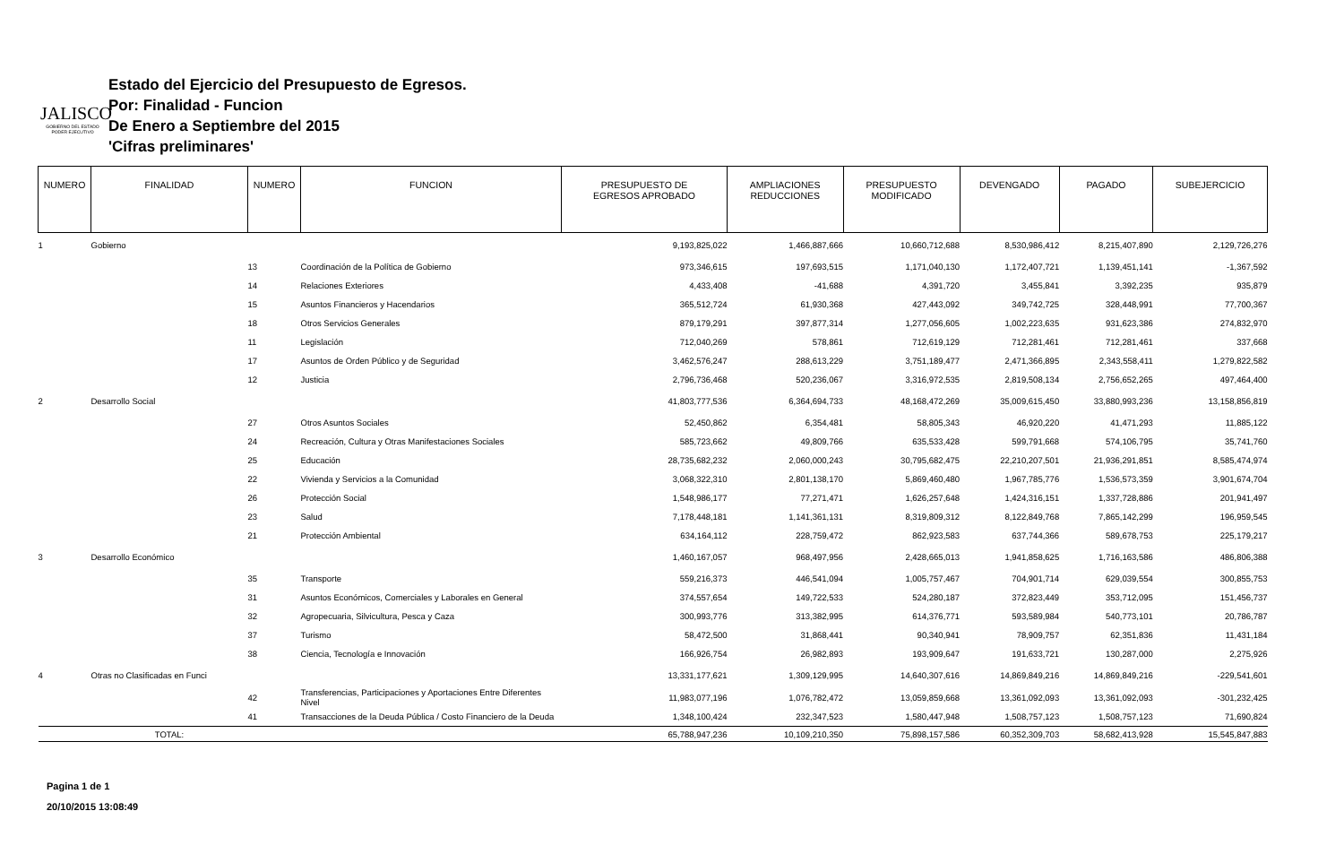JALISCO
GOBIERNO DEL ESTADO
PODER EJECUTIVO
Estado del Ejercicio del Presupuesto de Egresos.
Por: Finalidad - Funcion
De Enero a Septiembre del 2015
'Cifras preliminares'
| NUMERO | FINALIDAD | NUMERO | FUNCION | PRESUPUESTO DE EGRESOS APROBADO | AMPLIACIONES REDUCCIONES | PRESUPUESTO MODIFICADO | DEVENGADO | PAGADO | SUBEJERCICIO |
| --- | --- | --- | --- | --- | --- | --- | --- | --- | --- |
| 1 | Gobierno | | | 9,193,825,022 | 1,466,887,666 | 10,660,712,688 | 8,530,986,412 | 8,215,407,890 | 2,129,726,276 |
| | | 13 | Coordinación de la Política de Gobierno | 973,346,615 | 197,693,515 | 1,171,040,130 | 1,172,407,721 | 1,139,451,141 | -1,367,592 |
| | | 14 | Relaciones Exteriores | 4,433,408 | -41,688 | 4,391,720 | 3,455,841 | 3,392,235 | 935,879 |
| | | 15 | Asuntos Financieros y Hacendarios | 365,512,724 | 61,930,368 | 427,443,092 | 349,742,725 | 328,448,991 | 77,700,367 |
| | | 18 | Otros Servicios Generales | 879,179,291 | 397,877,314 | 1,277,056,605 | 1,002,223,635 | 931,623,386 | 274,832,970 |
| | | 11 | Legislación | 712,040,269 | 578,861 | 712,619,129 | 712,281,461 | 712,281,461 | 337,668 |
| | | 17 | Asuntos de Orden Público y de Seguridad | 3,462,576,247 | 288,613,229 | 3,751,189,477 | 2,471,366,895 | 2,343,558,411 | 1,279,822,582 |
| | | 12 | Justicia | 2,796,736,468 | 520,236,067 | 3,316,972,535 | 2,819,508,134 | 2,756,652,265 | 497,464,400 |
| 2 | Desarrollo Social | | | 41,803,777,536 | 6,364,694,733 | 48,168,472,269 | 35,009,615,450 | 33,880,993,236 | 13,158,856,819 |
| | | 27 | Otros Asuntos Sociales | 52,450,862 | 6,354,481 | 58,805,343 | 46,920,220 | 41,471,293 | 11,885,122 |
| | | 24 | Recreación, Cultura y Otras Manifestaciones Sociales | 585,723,662 | 49,809,766 | 635,533,428 | 599,791,668 | 574,106,795 | 35,741,760 |
| | | 25 | Educación | 28,735,682,232 | 2,060,000,243 | 30,795,682,475 | 22,210,207,501 | 21,936,291,851 | 8,585,474,974 |
| | | 22 | Vivienda y Servicios a la Comunidad | 3,068,322,310 | 2,801,138,170 | 5,869,460,480 | 1,967,785,776 | 1,536,573,359 | 3,901,674,704 |
| | | 26 | Protección Social | 1,548,986,177 | 77,271,471 | 1,626,257,648 | 1,424,316,151 | 1,337,728,886 | 201,941,497 |
| | | 23 | Salud | 7,178,448,181 | 1,141,361,131 | 8,319,809,312 | 8,122,849,768 | 7,865,142,299 | 196,959,545 |
| | | 21 | Protección Ambiental | 634,164,112 | 228,759,472 | 862,923,583 | 637,744,366 | 589,678,753 | 225,179,217 |
| 3 | Desarrollo Económico | | | 1,460,167,057 | 968,497,956 | 2,428,665,013 | 1,941,858,625 | 1,716,163,586 | 486,806,388 |
| | | 35 | Transporte | 559,216,373 | 446,541,094 | 1,005,757,467 | 704,901,714 | 629,039,554 | 300,855,753 |
| | | 31 | Asuntos Económicos, Comerciales y Laborales en General | 374,557,654 | 149,722,533 | 524,280,187 | 372,823,449 | 353,712,095 | 151,456,737 |
| | | 32 | Agropecuaria, Silvicultura, Pesca y Caza | 300,993,776 | 313,382,995 | 614,376,771 | 593,589,984 | 540,773,101 | 20,786,787 |
| | | 37 | Turismo | 58,472,500 | 31,868,441 | 90,340,941 | 78,909,757 | 62,351,836 | 11,431,184 |
| | | 38 | Ciencia, Tecnología e Innovación | 166,926,754 | 26,982,893 | 193,909,647 | 191,633,721 | 130,287,000 | 2,275,926 |
| 4 | Otras no Clasificadas en Funci | | | 13,331,177,621 | 1,309,129,995 | 14,640,307,616 | 14,869,849,216 | 14,869,849,216 | -229,541,601 |
| | | 42 | Transferencias, Participaciones y Aportaciones Entre Diferentes Nivel | 11,983,077,196 | 1,076,782,472 | 13,059,859,668 | 13,361,092,093 | 13,361,092,093 | -301,232,425 |
| | | 41 | Transacciones de la Deuda Pública / Costo Financiero de la Deuda | 1,348,100,424 | 232,347,523 | 1,580,447,948 | 1,508,757,123 | 1,508,757,123 | 71,690,824 |
| | TOTAL: | | | 65,788,947,236 | 10,109,210,350 | 75,898,157,586 | 60,352,309,703 | 58,682,413,928 | 15,545,847,883 |
Pagina 1 de 1
20/10/2015 13:08:49